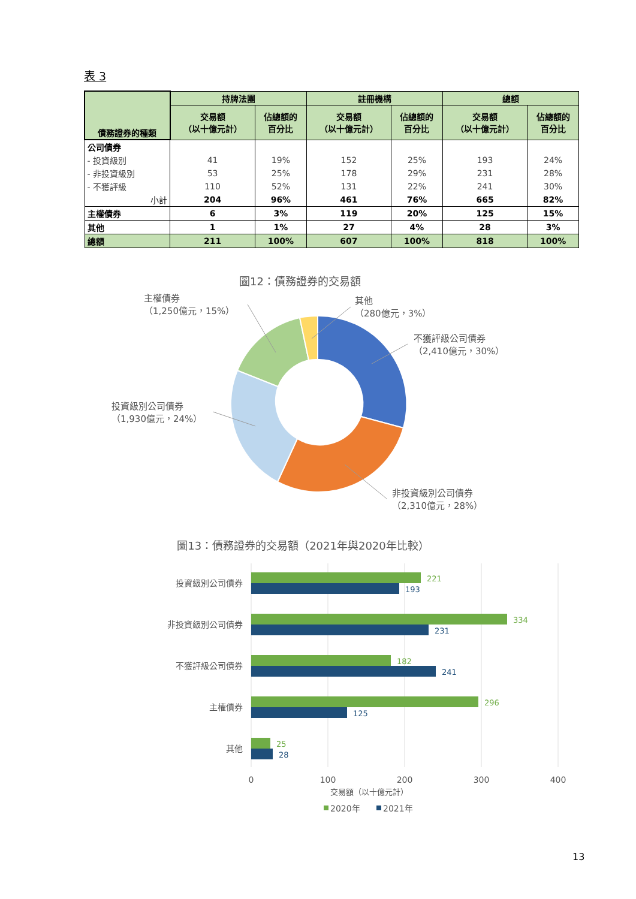表 3
| 債務證券的種類 | 持牌法團 | | 註冊機構 | | 總額 | |
| --- | --- | --- | --- | --- | --- | --- |
| | 交易額 （以十億元計） | 佔總額的 百分比 | 交易額 （以十億元計） | 佔總額的 百分比 | 交易額 （以十億元計） | 佔總額的 百分比 |
| 公司債券 | | | | | | |
| - 投資級別 | 41 | 19% | 152 | 25% | 193 | 24% |
| - 非投資級別 | 53 | 25% | 178 | 29% | 231 | 28% |
| - 不獲評級 | 110 | 52% | 131 | 22% | 241 | 30% |
| 小計 | 204 | 96% | 461 | 76% | 665 | 82% |
| 主權債券 | 6 | 3% | 119 | 20% | 125 | 15% |
| 其他 | 1 | 1% | 27 | 4% | 28 | 3% |
| 總額 | 211 | 100% | 607 | 100% | 818 | 100% |
圖12：債務證券的交易額
主權債券
（1,250億元，15%）
其他
（280億元，3%）
不獲評級公司債券
（2,410億元，30%）
投資級別公司債券
（1,930億元，24%）
非投資級別公司債券
（2,310億元，28%）
221
334
182
296
25
193
231
241
125
28
投資級別公司債券
非投資級別公司債券
不獲評級公司債券
主權債券
其他
0
100
200
300
400
交易額（以十億元計）
2020年
2021年
圖13：債務證券的交易額（2021年與2020年比較）
13